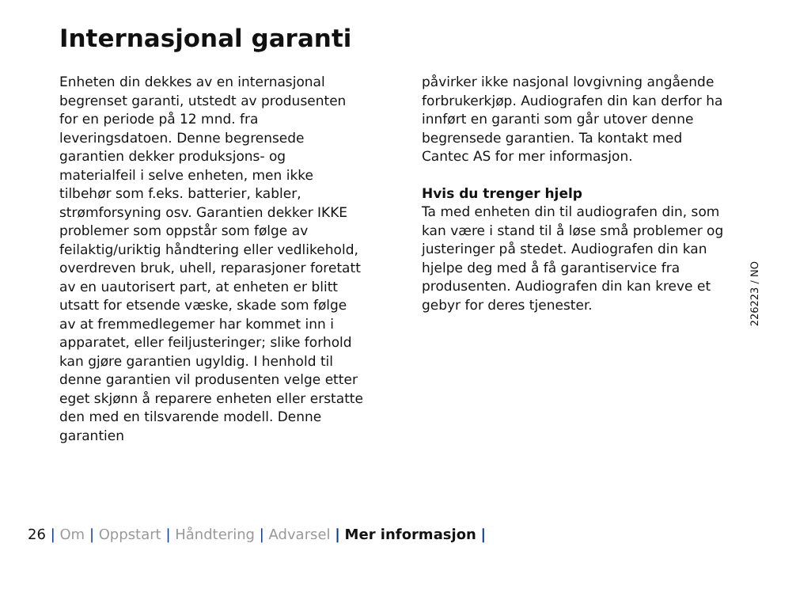Internasjonal garanti
Enheten din dekkes av en internasjonal begrenset garanti, utstedt av produsenten for en periode på 12 mnd. fra leveringsdatoen. Denne begrensede garantien dekker produksjons- og materialfeil i selve enheten, men ikke tilbehør som f.eks. batterier, kabler, strømforsyning osv. Garantien dekker IKKE problemer som oppstår som følge av feilaktig/uriktig håndtering eller vedlikehold, overdreven bruk, uhell, reparasjoner foretatt av en uautorisert part, at enheten er blitt utsatt for etsende væske, skade som følge av at fremmedlegemer har kommet inn i apparatet, eller feiljusteringer; slike forhold kan gjøre garantien ugyldig. I henhold til denne garantien vil produsenten velge etter eget skjønn å reparere enheten eller erstatte den med en tilsvarende modell. Denne garantien
påvirker ikke nasjonal lovgivning angående forbrukerkjøp. Audiografen din kan derfor ha innført en garanti som går utover denne begrensede garantien. Ta kontakt med Cantec AS for mer informasjon.
Hvis du trenger hjelp
Ta med enheten din til audiografen din, som kan være i stand til å løse små problemer og justeringer på stedet. Audiografen din kan hjelpe deg med å få garantiservice fra produsenten. Audiografen din kan kreve et gebyr for deres tjenester.
226223 / NO
26 | Om | Oppstart | Håndtering | Advarsel | Mer informasjon |